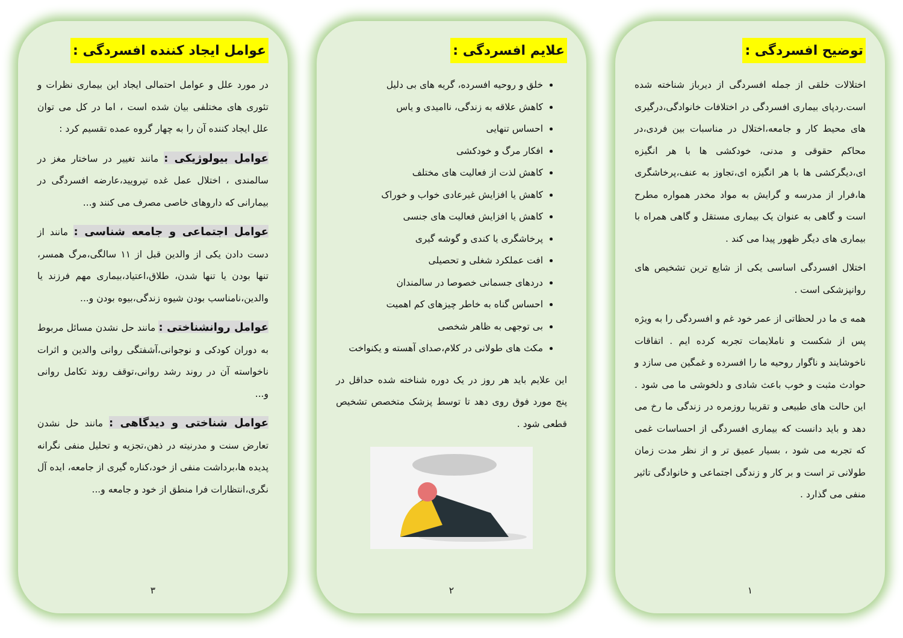توضیح افسردگی :
اختلالات خلقی از جمله افسردگی از دیرباز شناخته شده است.ردپای بیماری افسردگی در اختلافات خانوادگی،درگیری های محیط کار و جامعه،اختلال در مناسبات بین فردی،در محاکم حقوقی و مدنی، خودکشی ها با هر انگیزه ای،دیگرکشی ها با هر انگیزه ای،تجاوز به عنف،پرخاشگری ها،فرار از مدرسه و گرایش به مواد مخدر همواره مطرح است و گاهی به عنوان یک بیماری مستقل و گاهی همراه با بیماری های دیگر ظهور پیدا می کند .
اختلال افسردگی اساسی یکی از شایع ترین تشخیص های روانپزشکی است .
همه ی ما در لحظاتی از عمر خود غم و افسردگی را به ویژه پس از شکست و ناملایمات تجربه کرده ایم . اتفاقات ناخوشایند و ناگوار روحیه ما را افسرده و غمگین می سازد و حوادث مثبت و خوب باعث شادی و دلخوشی ما می شود . این حالت های طبیعی و تقریبا روزمره در زندگی ما رخ می دهد و باید دانست که بیماری افسردگی از احساسات غمی که تجربه می شود ، بسیار عمیق تر و از نظر مدت زمان طولانی تر است و بر کار و زندگی اجتماعی و خانوادگی تاثیر منفی می گذارد .
۱
علایم افسردگی :
خلق و روحیه افسرده، گریه های بی دلیل
کاهش علاقه به زندگی، ناامیدی و یاس
احساس تنهایی
افکار مرگ و خودکشی
کاهش لذت از فعالیت های مختلف
کاهش یا افزایش غیرعادی خواب و خوراک
کاهش یا افزایش فعالیت های جنسی
پرخاشگری یا کندی و گوشه گیری
افت عملکرد شغلی و تحصیلی
دردهای جسمانی خصوصا در سالمندان
احساس گناه به خاطر چیزهای کم اهمیت
بی توجهی به ظاهر شخصی
مکث های طولانی در کلام،صدای آهسته و یکنواخت
این علایم باید هر روز در یک دوره شناخته شده حداقل در پنج مورد فوق روی دهد تا توسط پزشک متخصص تشخیص قطعی شود .
۲
عوامل ایجاد کننده افسردگی :
در مورد علل و عوامل احتمالی ایجاد این بیماری نظرات و تئوری های مختلفی بیان شده است ، اما در کل می توان علل ایجاد کننده آن را به چهار گروه عمده تقسیم کرد :
عوامل بیولوژیکی : مانند تغییر در ساختار مغز در سالمندی ، اختلال عمل غده تیرویید،عارضه افسردگی در بیمارانی که داروهای خاصی مصرف می کنند و...
عوامل اجتماعی و جامعه شناسی : مانند از دست دادن یکی از والدین قبل از ۱۱ سالگی،مرگ همسر، تنها بودن یا تنها شدن، طلاق،اعتیاد،بیماری مهم فرزند یا والدین،نامناسب بودن شیوه زندگی،بیوه بودن و...
عوامل روانشناختی : مانند حل نشدن مسائل مربوط به دوران کودکی و نوجوانی،آشفتگی روانی والدین و اثرات ناخواسته آن در روند رشد روانی،توقف روند تکامل روانی و...
عوامل شناختی و دیدگاهی : مانند حل نشدن تعارض سنت و مدرنیته در ذهن،تجزیه و تحلیل منفی نگرانه پدیده ها،برداشت منفی از خود،کناره گیری از جامعه، ایده آل نگری،انتظارات فرا منطق از خود و جامعه و...
۳